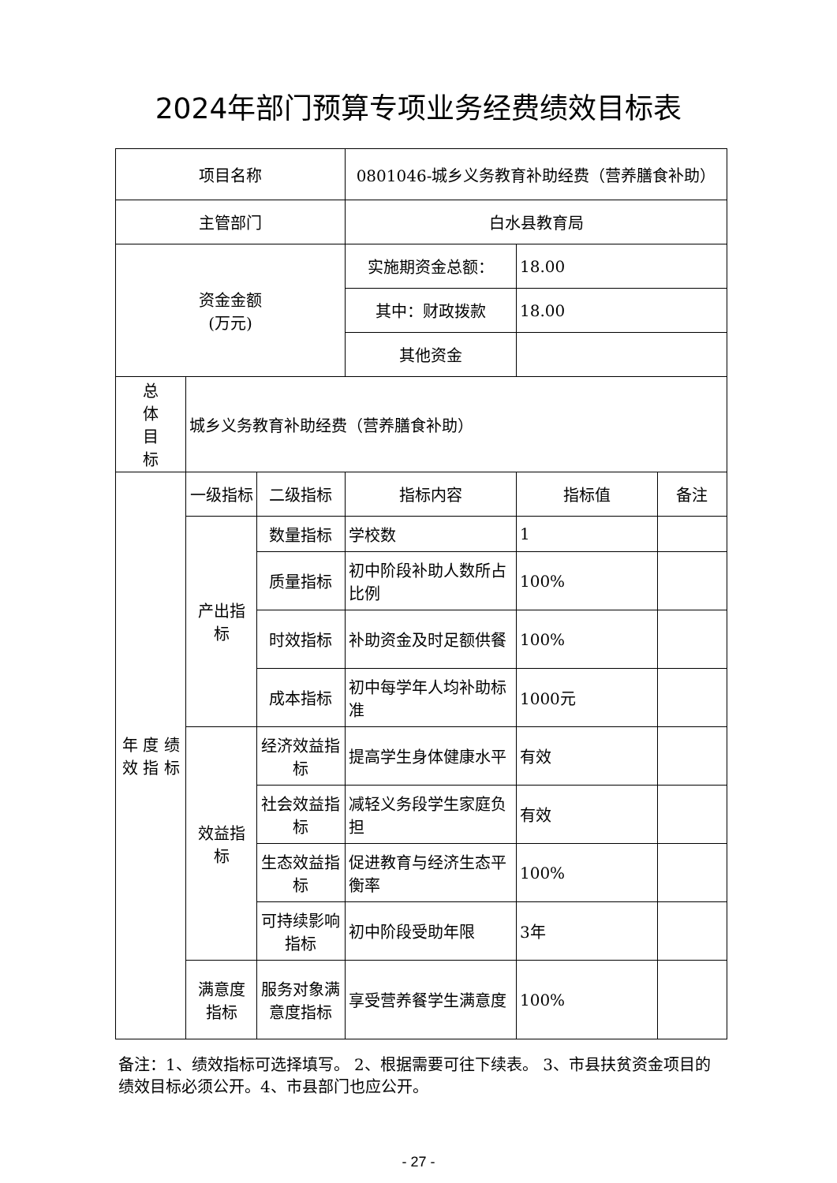2024年部门预算专项业务经费绩效目标表
| 项目名称 | | | 0801046-城乡义务教育补助经费（营养膳食补助） | | |
| 主管部门 | | | 白水县教育局 | | |
| 资金金额 (万元) | | | 实施期资金总额： | 18.00 | |
| | | | 其中：财政拨款 | 18.00 | |
| | | | 其他资金 | | |
| 总 体 目 标 | 城乡义务教育补助经费（营养膳食补助） | | | | |
| 年 度 绩 效 指 标 | 一级指标 | 二级指标 | 指标内容 | 指标值 | 备注 |
| | 产出指 标 | 数量指标 | 学校数 | 1 | |
| | | 质量指标 | 初中阶段补助人数所占比例 | 100% | |
| | | 时效指标 | 补助资金及时足额供餐 | 100% | |
| | | 成本指标 | 初中每学年人均补助标准 | 1000元 | |
| | 效益指 标 | 经济效益指标 | 提高学生身体健康水平 | 有效 | |
| | | 社会效益指标 | 减轻义务段学生家庭负担 | 有效 | |
| | | 生态效益指标 | 促进教育与经济生态平衡率 | 100% | |
| | | 可持续影响指标 | 初中阶段受助年限 | 3年 | |
| | 满意度 指标 | 服务对象满意度指标 | 享受营养餐学生满意度 | 100% | |
备注：1、绩效指标可选择填写。 2、根据需要可往下续表。 3、市县扶贫资金项目的绩效目标必须公开。4、市县部门也应公开。
- 27 -